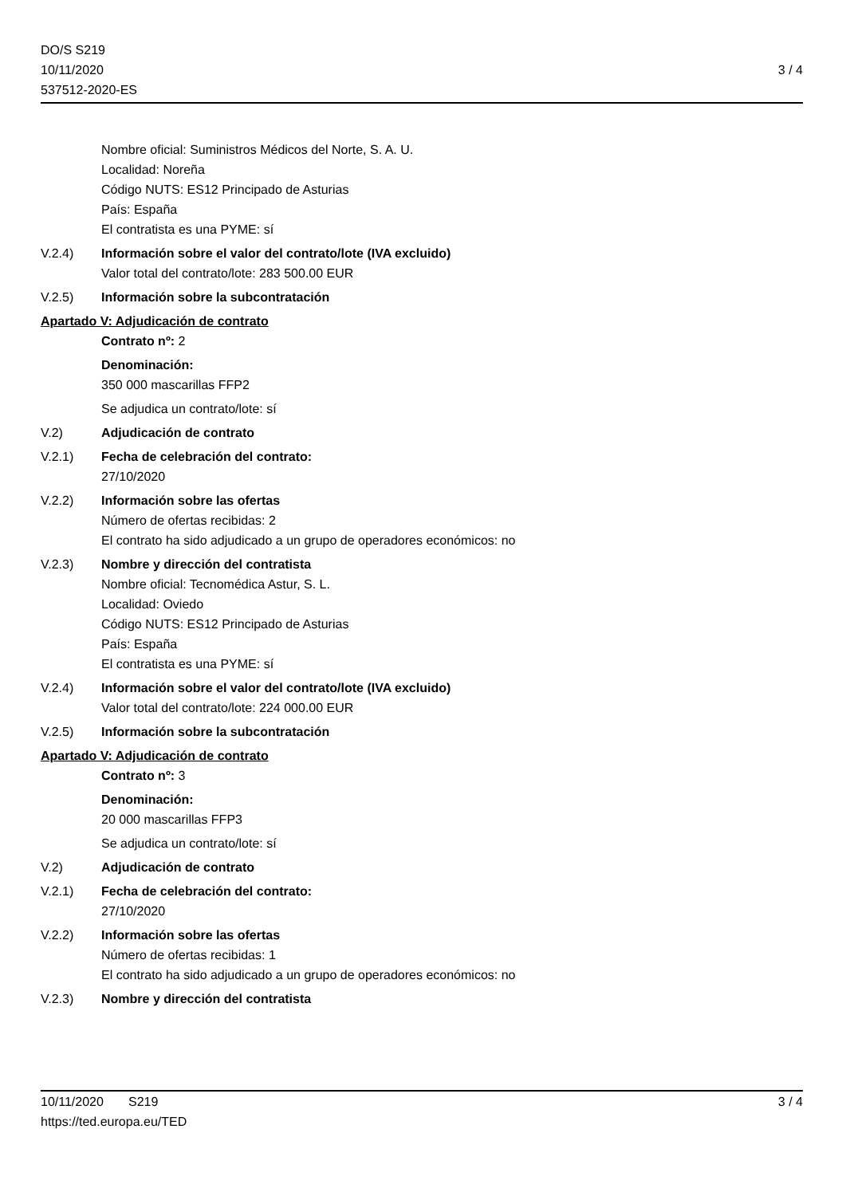DO/S S219
10/11/2020
537512-2020-ES
3 / 4
Nombre oficial: Suministros Médicos del Norte, S. A. U.
Localidad: Noreña
Código NUTS: ES12 Principado de Asturias
País: España
El contratista es una PYME: sí
V.2.4) Información sobre el valor del contrato/lote (IVA excluido)
Valor total del contrato/lote: 283 500.00 EUR
V.2.5) Información sobre la subcontratación
Apartado V: Adjudicación de contrato
Contrato nº: 2
Denominación:
350 000 mascarillas FFP2
Se adjudica un contrato/lote: sí
V.2) Adjudicación de contrato
V.2.1) Fecha de celebración del contrato:
27/10/2020
V.2.2) Información sobre las ofertas
Número de ofertas recibidas: 2
El contrato ha sido adjudicado a un grupo de operadores económicos: no
V.2.3) Nombre y dirección del contratista
Nombre oficial: Tecnomédica Astur, S. L.
Localidad: Oviedo
Código NUTS: ES12 Principado de Asturias
País: España
El contratista es una PYME: sí
V.2.4) Información sobre el valor del contrato/lote (IVA excluido)
Valor total del contrato/lote: 224 000.00 EUR
V.2.5) Información sobre la subcontratación
Apartado V: Adjudicación de contrato
Contrato nº: 3
Denominación:
20 000 mascarillas FFP3
Se adjudica un contrato/lote: sí
V.2) Adjudicación de contrato
V.2.1) Fecha de celebración del contrato:
27/10/2020
V.2.2) Información sobre las ofertas
Número de ofertas recibidas: 1
El contrato ha sido adjudicado a un grupo de operadores económicos: no
V.2.3) Nombre y dirección del contratista
10/11/2020 S219 3 / 4
https://ted.europa.eu/TED